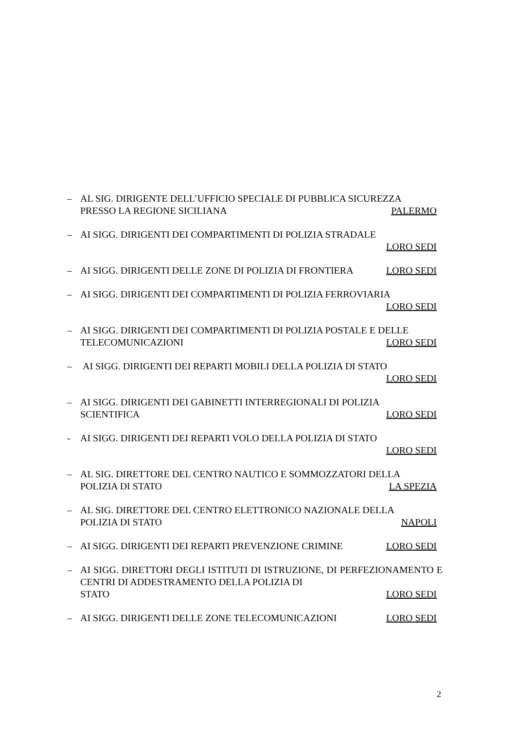– AL SIG. DIRIGENTE DELL’UFFICIO SPECIALE DI PUBBLICA SICUREZZA
PRESSO LA REGIONE SICILIANA PALERMO
– AI SIGG. DIRIGENTI DEI COMPARTIMENTI DI POLIZIA STRADALE
LORO SEDI
– AI SIGG. DIRIGENTI DELLE ZONE DI POLIZIA DI FRONTIERA LORO SEDI
– AI SIGG. DIRIGENTI DEI COMPARTIMENTI DI POLIZIA FERROVIARIA
LORO SEDI
– AI SIGG. DIRIGENTI DEI COMPARTIMENTI DI POLIZIA POSTALE E DELLE
TELECOMUNICAZIONI LORO SEDI
– AI SIGG. DIRIGENTI DEI REPARTI MOBILI DELLA POLIZIA DI STATO
LORO SEDI
– AI SIGG. DIRIGENTI DEI GABINETTI INTERREGIONALI DI POLIZIA
SCIENTIFICA LORO SEDI
- AI SIGG. DIRIGENTI DEI REPARTI VOLO DELLA POLIZIA DI STATO
LORO SEDI
– AL SIG. DIRETTORE DEL CENTRO NAUTICO E SOMMOZZATORI DELLA
POLIZIA DI STATO LA SPEZIA
– AL SIG. DIRETTORE DEL CENTRO ELETTRONICO NAZIONALE DELLA
POLIZIA DI STATO NAPOLI
– AI SIGG. DIRIGENTI DEI REPARTI PREVENZIONE CRIMINE LORO SEDI
– AI SIGG. DIRETTORI DEGLI ISTITUTI DI ISTRUZIONE, DI PERFEZIONAMENTO E CENTRI DI ADDESTRAMENTO DELLA POLIZIA DI
STATO LORO SEDI
– AI SIGG. DIRIGENTI DELLE ZONE TELECOMUNICAZIONI LORO SEDI
2